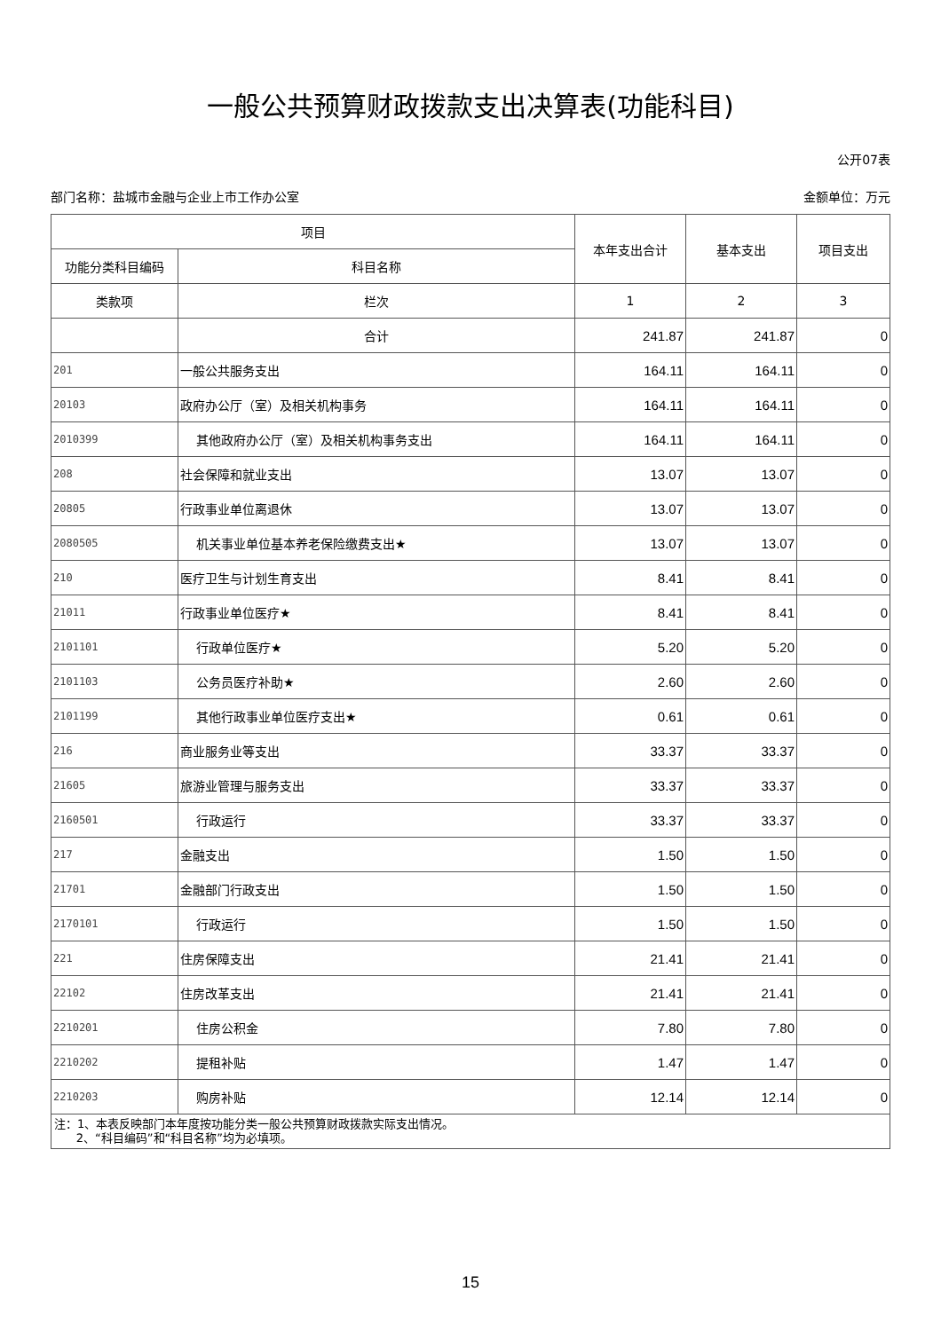一般公共预算财政拨款支出决算表(功能科目)
公开07表
部门名称：盐城市金融与企业上市工作办公室 金额单位：万元
| 项目 | | 本年支出合计 | 基本支出 | 项目支出 |
| --- | --- | --- | --- | --- |
| 功能分类科目编码 | 科目名称 | | | |
| 类款项 | 栏次 | 1 | 2 | 3 |
| | 合计 | 241.87 | 241.87 | 0 |
| 201 | 一般公共服务支出 | 164.11 | 164.11 | 0 |
| 20103 | 政府办公厅（室）及相关机构事务 | 164.11 | 164.11 | 0 |
| 2010399 | 其他政府办公厅（室）及相关机构事务支出 | 164.11 | 164.11 | 0 |
| 208 | 社会保障和就业支出 | 13.07 | 13.07 | 0 |
| 20805 | 行政事业单位离退休 | 13.07 | 13.07 | 0 |
| 2080505 | 机关事业单位基本养老保险缴费支出★ | 13.07 | 13.07 | 0 |
| 210 | 医疗卫生与计划生育支出 | 8.41 | 8.41 | 0 |
| 21011 | 行政事业单位医疗★ | 8.41 | 8.41 | 0 |
| 2101101 | 行政单位医疗★ | 5.20 | 5.20 | 0 |
| 2101103 | 公务员医疗补助★ | 2.60 | 2.60 | 0 |
| 2101199 | 其他行政事业单位医疗支出★ | 0.61 | 0.61 | 0 |
| 216 | 商业服务业等支出 | 33.37 | 33.37 | 0 |
| 21605 | 旅游业管理与服务支出 | 33.37 | 33.37 | 0 |
| 2160501 | 行政运行 | 33.37 | 33.37 | 0 |
| 217 | 金融支出 | 1.50 | 1.50 | 0 |
| 21701 | 金融部门行政支出 | 1.50 | 1.50 | 0 |
| 2170101 | 行政运行 | 1.50 | 1.50 | 0 |
| 221 | 住房保障支出 | 21.41 | 21.41 | 0 |
| 22102 | 住房改革支出 | 21.41 | 21.41 | 0 |
| 2210201 | 住房公积金 | 7.80 | 7.80 | 0 |
| 2210202 | 提租补贴 | 1.47 | 1.47 | 0 |
| 2210203 | 购房补贴 | 12.14 | 12.14 | 0 |
| 注：1、本表反映部门本年度按功能分类一般公共预算财政拨款实际支出情况。 2、“科目编码”和“科目名称”均为必填项。 | | | | |
15